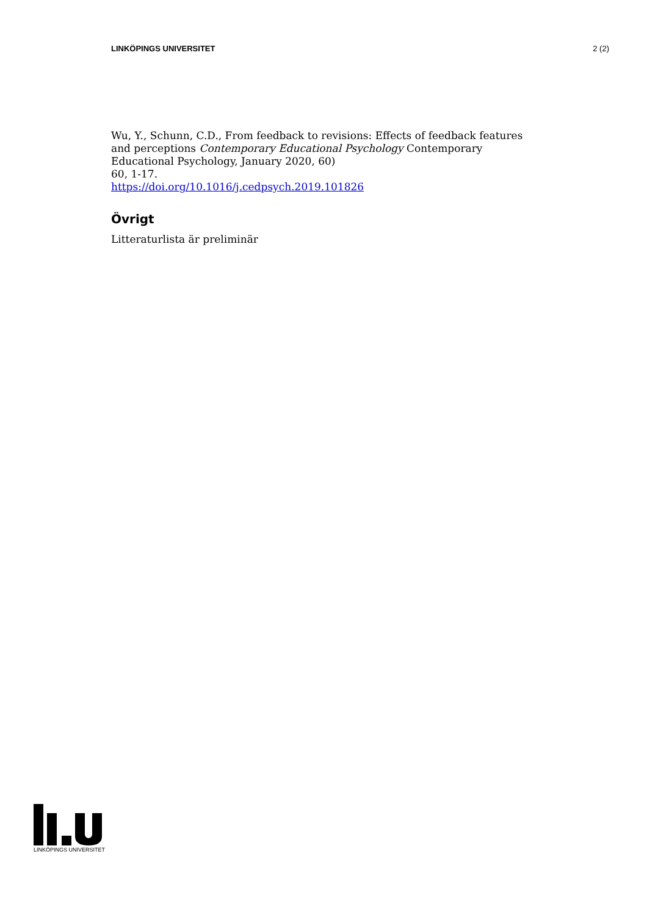LINKÖPINGS UNIVERSITET 2 (2)
Wu, Y., Schunn, C.D., From feedback to revisions: Effects of feedback features and perceptions Contemporary Educational Psychology Contemporary Educational Psychology, January 2020, 60)
60, 1-17.
https://doi.org/10.1016/j.cedpsych.2019.101826
Övrigt
Litteraturlista är preliminär
LINKÖPINGS UNIVERSITET